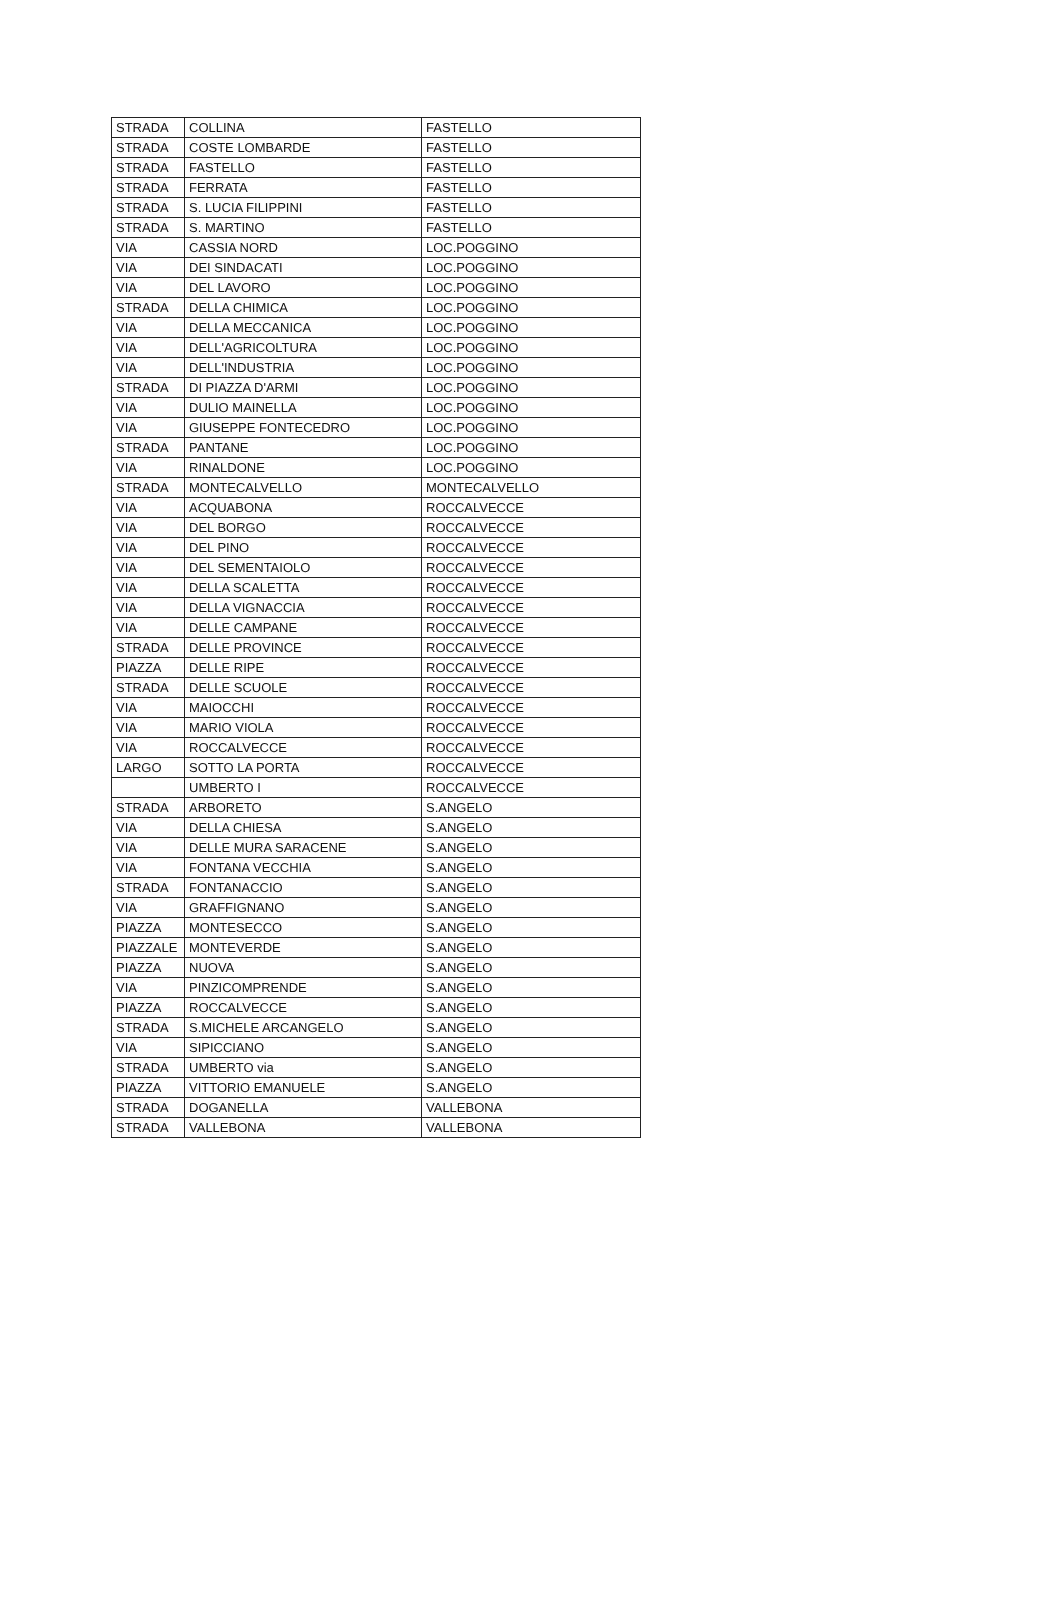| STRADA | COLLINA | FASTELLO |
| STRADA | COSTE LOMBARDE | FASTELLO |
| STRADA | FASTELLO | FASTELLO |
| STRADA | FERRATA | FASTELLO |
| STRADA | S. LUCIA FILIPPINI | FASTELLO |
| STRADA | S. MARTINO | FASTELLO |
| VIA | CASSIA NORD | LOC.POGGINO |
| VIA | DEI SINDACATI | LOC.POGGINO |
| VIA | DEL LAVORO | LOC.POGGINO |
| STRADA | DELLA CHIMICA | LOC.POGGINO |
| VIA | DELLA MECCANICA | LOC.POGGINO |
| VIA | DELL'AGRICOLTURA | LOC.POGGINO |
| VIA | DELL'INDUSTRIA | LOC.POGGINO |
| STRADA | DI PIAZZA D'ARMI | LOC.POGGINO |
| VIA | DULIO MAINELLA | LOC.POGGINO |
| VIA | GIUSEPPE FONTECEDRO | LOC.POGGINO |
| STRADA | PANTANE | LOC.POGGINO |
| VIA | RINALDONE | LOC.POGGINO |
| STRADA | MONTECALVELLO | MONTECALVELLO |
| VIA | ACQUABONA | ROCCALVECCE |
| VIA | DEL BORGO | ROCCALVECCE |
| VIA | DEL PINO | ROCCALVECCE |
| VIA | DEL SEMENTAIOLO | ROCCALVECCE |
| VIA | DELLA SCALETTA | ROCCALVECCE |
| VIA | DELLA VIGNACCIA | ROCCALVECCE |
| VIA | DELLE CAMPANE | ROCCALVECCE |
| STRADA | DELLE PROVINCE | ROCCALVECCE |
| PIAZZA | DELLE RIPE | ROCCALVECCE |
| STRADA | DELLE SCUOLE | ROCCALVECCE |
| VIA | MAIOCCHI | ROCCALVECCE |
| VIA | MARIO VIOLA | ROCCALVECCE |
| VIA | ROCCALVECCE | ROCCALVECCE |
| LARGO | SOTTO LA PORTA | ROCCALVECCE |
| | UMBERTO I | ROCCALVECCE |
| STRADA | ARBORETO | S.ANGELO |
| VIA | DELLA CHIESA | S.ANGELO |
| VIA | DELLE MURA SARACENE | S.ANGELO |
| VIA | FONTANA VECCHIA | S.ANGELO |
| STRADA | FONTANACCIO | S.ANGELO |
| VIA | GRAFFIGNANO | S.ANGELO |
| PIAZZA | MONTESECCO | S.ANGELO |
| PIAZZALE | MONTEVERDE | S.ANGELO |
| PIAZZA | NUOVA | S.ANGELO |
| VIA | PINZICOMPRENDE | S.ANGELO |
| PIAZZA | ROCCALVECCE | S.ANGELO |
| STRADA | S.MICHELE ARCANGELO | S.ANGELO |
| VIA | SIPICCIANO | S.ANGELO |
| STRADA | UMBERTO via | S.ANGELO |
| PIAZZA | VITTORIO EMANUELE | S.ANGELO |
| STRADA | DOGANELLA | VALLEBONA |
| STRADA | VALLEBONA | VALLEBONA |